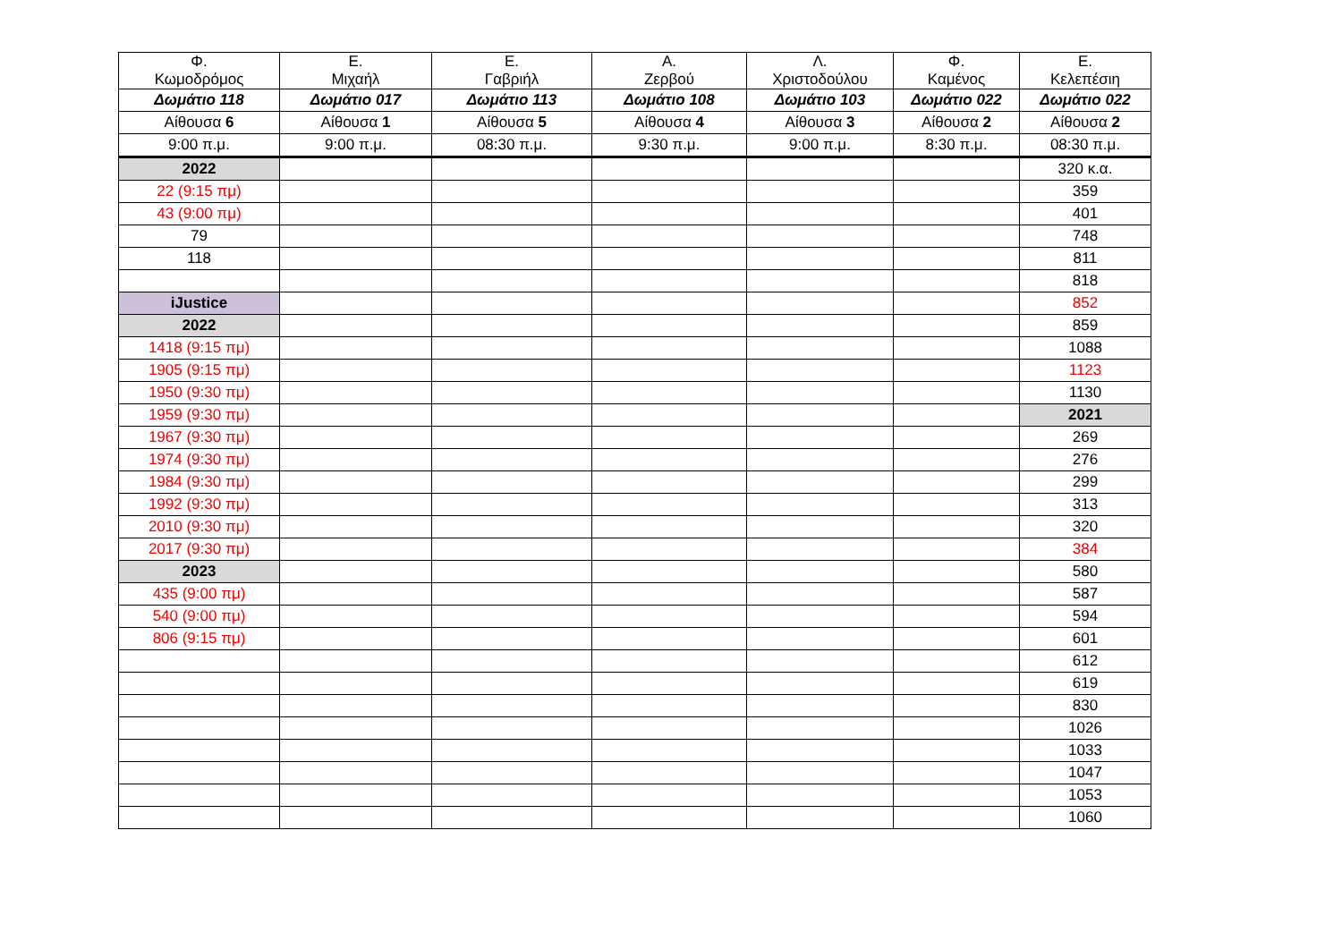| Φ. Κωμοδρόμος | Ε. Μιχαήλ | Ε. Γαβριήλ | Α. Ζερβού | Λ. Χριστοδούλου | Φ. Καμένος | Ε. Κελεπέσιη |
| --- | --- | --- | --- | --- | --- | --- |
| Δωμάτιο 118 | Δωμάτιο 017 | Δωμάτιο 113 | Δωμάτιο 108 | Δωμάτιο 103 | Δωμάτιο 022 | Δωμάτιο 022 |
| Αίθουσα 6 | Αίθουσα 1 | Αίθουσα 5 | Αίθουσα 4 | Αίθουσα 3 | Αίθουσα 2 | Αίθουσα 2 |
| 9:00 π.μ. | 9:00 π.μ. | 08:30 π.μ. | 9:30 π.μ. | 9:00 π.μ. | 8:30 π.μ. | 08:30 π.μ. |
| 2022 | | | | | | 320 κ.α. |
| 22 (9:15 πμ) | | | | | | 359 |
| 43 (9:00 πμ) | | | | | | 401 |
| 79 | | | | | | 748 |
| 118 | | | | | | 811 |
| | | | | | | 818 |
| iJustice | | | | | | 852 |
| 2022 | | | | | | 859 |
| 1418 (9:15 πμ) | | | | | | 1088 |
| 1905 (9:15 πμ) | | | | | | 1123 |
| 1950 (9:30 πμ) | | | | | | 1130 |
| 1959 (9:30 πμ) | | | | | | 2021 |
| 1967 (9:30 πμ) | | | | | | 269 |
| 1974 (9:30 πμ) | | | | | | 276 |
| 1984 (9:30 πμ) | | | | | | 299 |
| 1992 (9:30 πμ) | | | | | | 313 |
| 2010 (9:30 πμ) | | | | | | 320 |
| 2017 (9:30 πμ) | | | | | | 384 |
| 2023 | | | | | | 580 |
| 435 (9:00 πμ) | | | | | | 587 |
| 540 (9:00 πμ) | | | | | | 594 |
| 806 (9:15 πμ) | | | | | | 601 |
| | | | | | | 612 |
| | | | | | | 619 |
| | | | | | | 830 |
| | | | | | | 1026 |
| | | | | | | 1033 |
| | | | | | | 1047 |
| | | | | | | 1053 |
| | | | | | | 1060 |